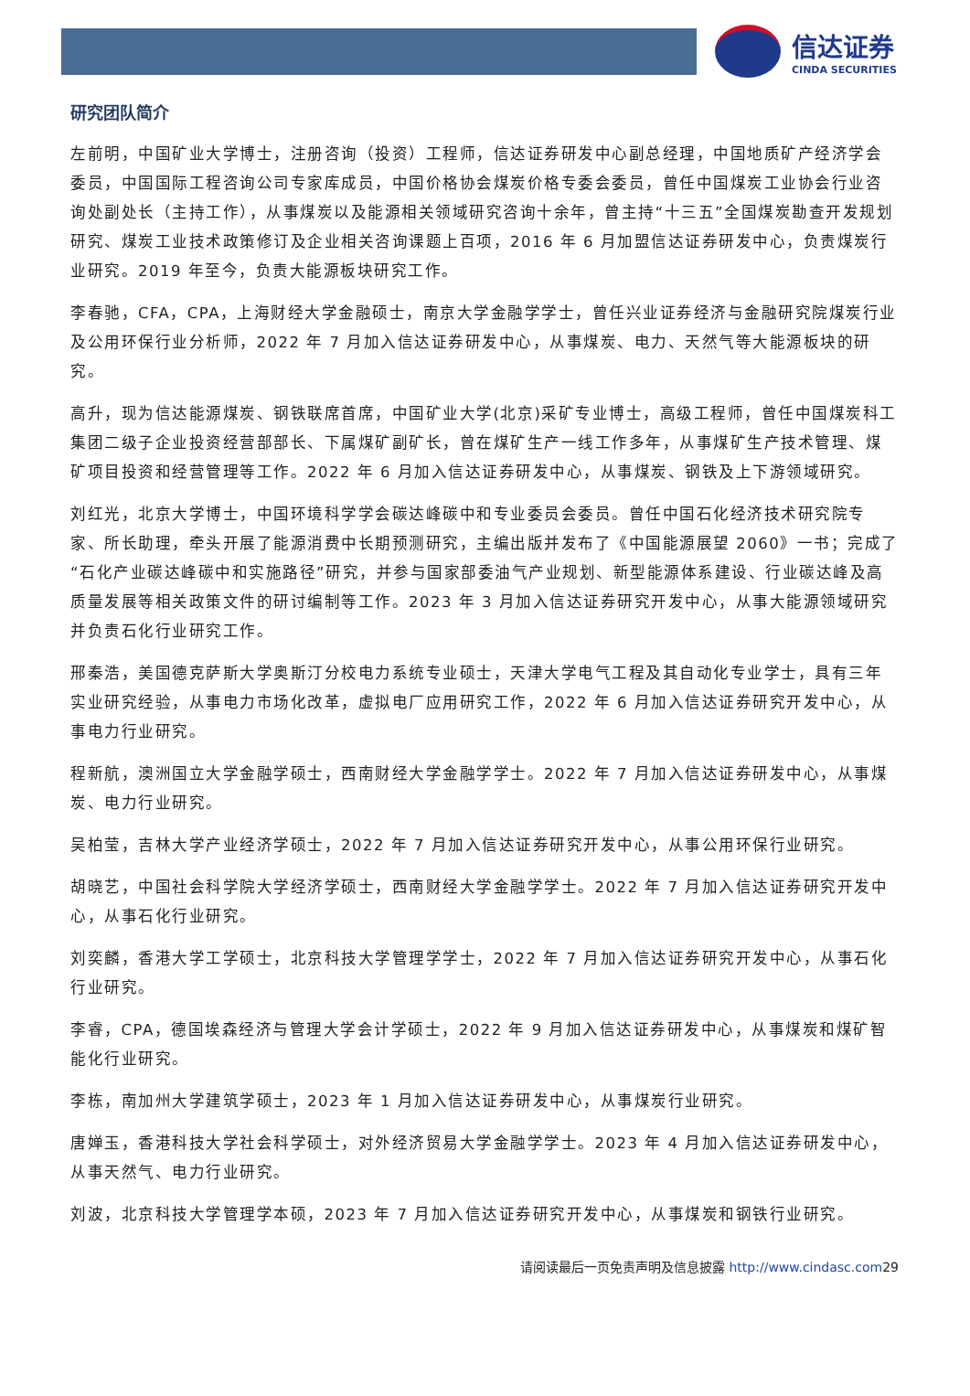信达证券
CINDA SECURITIES
研究团队简介
左前明，中国矿业大学博士，注册咨询（投资）工程师，信达证券研发中心副总经理，中国地质矿产经济学会委员，中国国际工程咨询公司专家库成员，中国价格协会煤炭价格专委会委员，曾任中国煤炭工业协会行业咨询处副处长（主持工作），从事煤炭以及能源相关领域研究咨询十余年，曾主持“十三五”全国煤炭勘查开发规划研究、煤炭工业技术政策修订及企业相关咨询课题上百项，2016 年 6 月加盟信达证券研发中心，负责煤炭行业研究。2019 年至今，负责大能源板块研究工作。
李春驰，CFA，CPA，上海财经大学金融硕士，南京大学金融学学士，曾任兴业证券经济与金融研究院煤炭行业及公用环保行业分析师，2022 年 7 月加入信达证券研发中心，从事煤炭、电力、天然气等大能源板块的研究。
高升，现为信达能源煤炭、钢铁联席首席，中国矿业大学(北京)采矿专业博士，高级工程师，曾任中国煤炭科工集团二级子企业投资经营部部长、下属煤矿副矿长，曾在煤矿生产一线工作多年，从事煤矿生产技术管理、煤矿项目投资和经营管理等工作。2022 年 6 月加入信达证券研发中心，从事煤炭、钢铁及上下游领域研究。
刘红光，北京大学博士，中国环境科学学会碳达峰碳中和专业委员会委员。曾任中国石化经济技术研究院专家、所长助理，牵头开展了能源消费中长期预测研究，主编出版并发布了《中国能源展望 2060》一书；完成了“石化产业碳达峰碳中和实施路径”研究，并参与国家部委油气产业规划、新型能源体系建设、行业碳达峰及高质量发展等相关政策文件的研讨编制等工作。2023 年 3 月加入信达证券研究开发中心，从事大能源领域研究并负责石化行业研究工作。
邢秦浩，美国德克萨斯大学奥斯汀分校电力系统专业硕士，天津大学电气工程及其自动化专业学士，具有三年实业研究经验，从事电力市场化改革，虚拟电厂应用研究工作，2022 年 6 月加入信达证券研究开发中心，从事电力行业研究。
程新航，澳洲国立大学金融学硕士，西南财经大学金融学学士。2022 年 7 月加入信达证券研发中心，从事煤炭、电力行业研究。
吴柏莹，吉林大学产业经济学硕士，2022 年 7 月加入信达证券研究开发中心，从事公用环保行业研究。
胡晓艺，中国社会科学院大学经济学硕士，西南财经大学金融学学士。2022 年 7 月加入信达证券研究开发中心，从事石化行业研究。
刘奕麟，香港大学工学硕士，北京科技大学管理学学士，2022 年 7 月加入信达证券研究开发中心，从事石化行业研究。
李睿，CPA，德国埃森经济与管理大学会计学硕士，2022 年 9 月加入信达证券研发中心，从事煤炭和煤矿智能化行业研究。
李栋，南加州大学建筑学硕士，2023 年 1 月加入信达证券研发中心，从事煤炭行业研究。
唐婵玉，香港科技大学社会科学硕士，对外经济贸易大学金融学学士。2023 年 4 月加入信达证券研发中心，从事天然气、电力行业研究。
刘波，北京科技大学管理学本硕，2023 年 7 月加入信达证券研究开发中心，从事煤炭和钢铁行业研究。
请阅读最后一页免责声明及信息披露 http://www.cindasc.com29